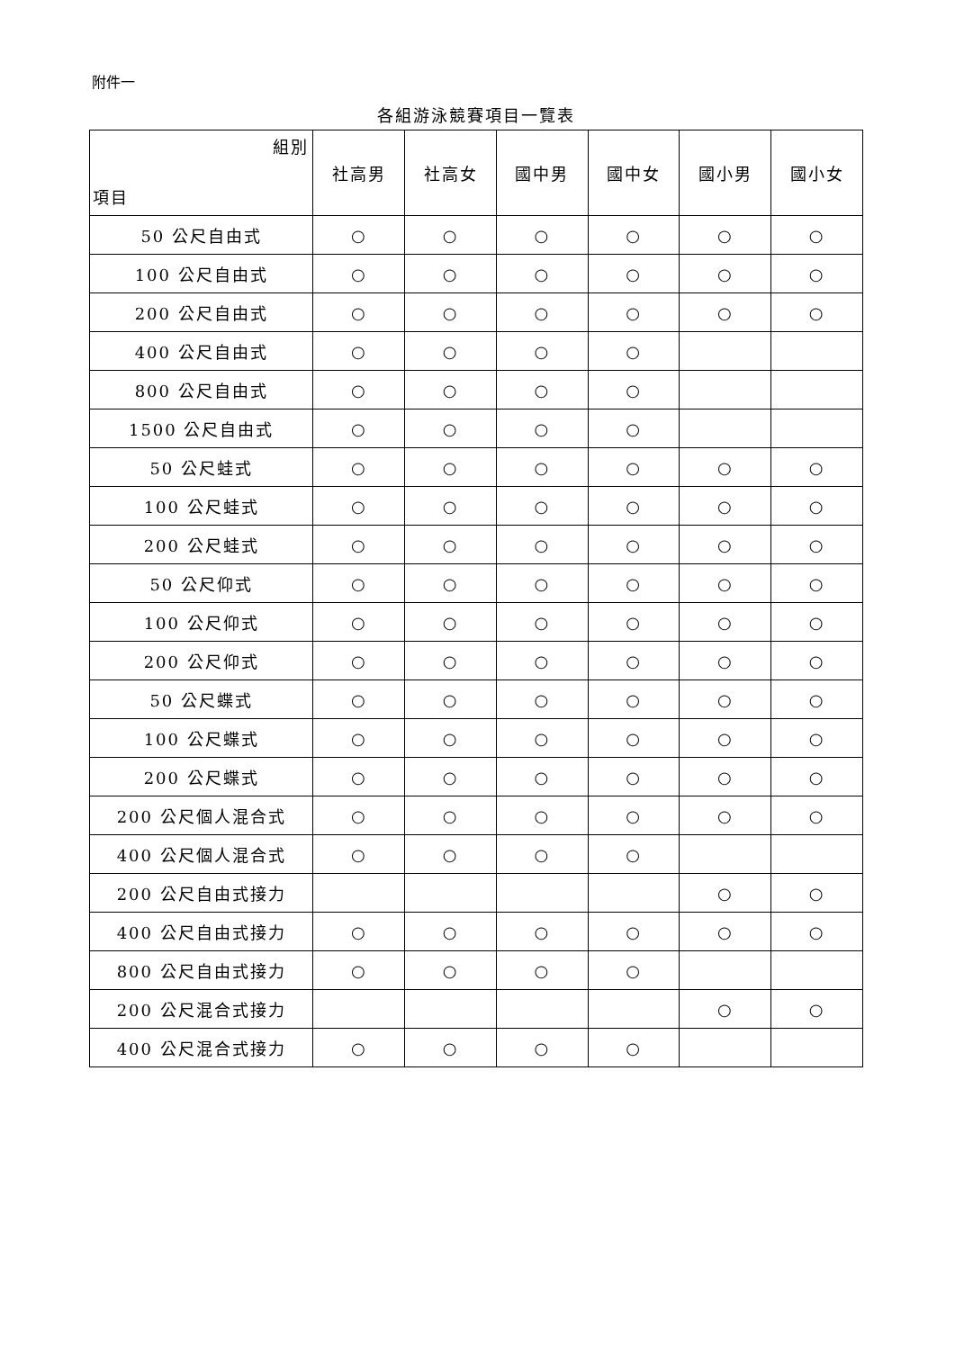附件一
各組游泳競賽項目一覽表
| 組別 項目 | 社高男 | 社高女 | 國中男 | 國中女 | 國小男 | 國小女 |
| --- | --- | --- | --- | --- | --- | --- |
| 50 公尺自由式 | ○ | ○ | ○ | ○ | ○ | ○ |
| 100 公尺自由式 | ○ | ○ | ○ | ○ | ○ | ○ |
| 200 公尺自由式 | ○ | ○ | ○ | ○ | ○ | ○ |
| 400 公尺自由式 | ○ | ○ | ○ | ○ | | |
| 800 公尺自由式 | ○ | ○ | ○ | ○ | | |
| 1500 公尺自由式 | ○ | ○ | ○ | ○ | | |
| 50 公尺蛙式 | ○ | ○ | ○ | ○ | ○ | ○ |
| 100 公尺蛙式 | ○ | ○ | ○ | ○ | ○ | ○ |
| 200 公尺蛙式 | ○ | ○ | ○ | ○ | ○ | ○ |
| 50 公尺仰式 | ○ | ○ | ○ | ○ | ○ | ○ |
| 100 公尺仰式 | ○ | ○ | ○ | ○ | ○ | ○ |
| 200 公尺仰式 | ○ | ○ | ○ | ○ | ○ | ○ |
| 50 公尺蝶式 | ○ | ○ | ○ | ○ | ○ | ○ |
| 100 公尺蝶式 | ○ | ○ | ○ | ○ | ○ | ○ |
| 200 公尺蝶式 | ○ | ○ | ○ | ○ | ○ | ○ |
| 200 公尺個人混合式 | ○ | ○ | ○ | ○ | ○ | ○ |
| 400 公尺個人混合式 | ○ | ○ | ○ | ○ | | |
| 200 公尺自由式接力 | | | | | ○ | ○ |
| 400 公尺自由式接力 | ○ | ○ | ○ | ○ | ○ | ○ |
| 800 公尺自由式接力 | ○ | ○ | ○ | ○ | | |
| 200 公尺混合式接力 | | | | | ○ | ○ |
| 400 公尺混合式接力 | ○ | ○ | ○ | ○ | | |